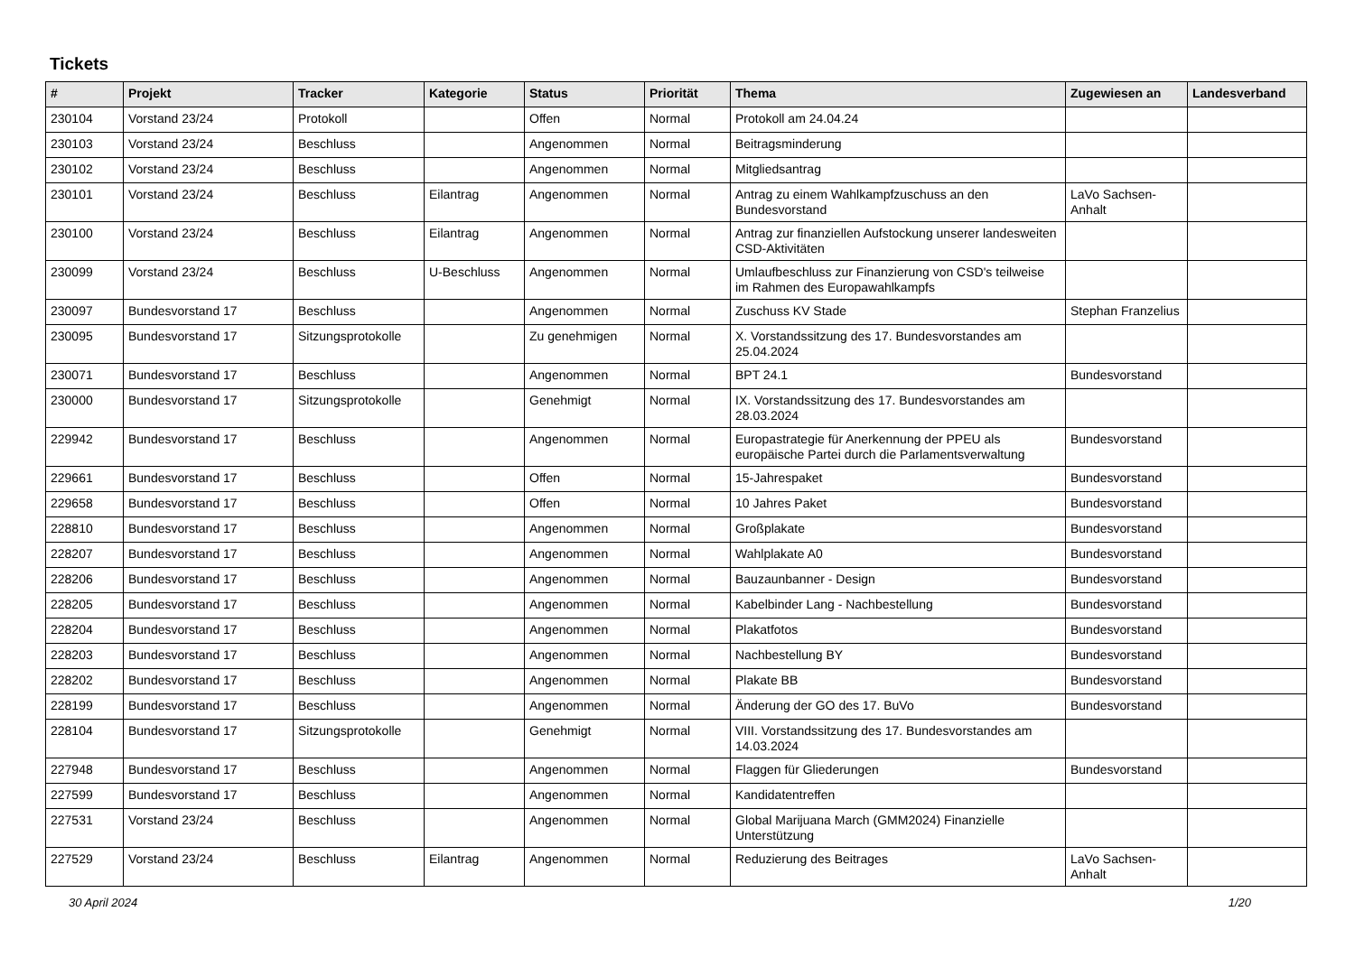Tickets
| # | Projekt | Tracker | Kategorie | Status | Priorität | Thema | Zugewiesen an | Landesverband |
| --- | --- | --- | --- | --- | --- | --- | --- | --- |
| 230104 | Vorstand 23/24 | Protokoll | | Offen | Normal | Protokoll am 24.04.24 | | |
| 230103 | Vorstand 23/24 | Beschluss | | Angenommen | Normal | Beitragsminderung | | |
| 230102 | Vorstand 23/24 | Beschluss | | Angenommen | Normal | Mitgliedsantrag | | |
| 230101 | Vorstand 23/24 | Beschluss | Eilantrag | Angenommen | Normal | Antrag zu einem Wahlkampfzuschuss an den Bundesvorstand | LaVo Sachsen-Anhalt | |
| 230100 | Vorstand 23/24 | Beschluss | Eilantrag | Angenommen | Normal | Antrag zur finanziellen Aufstockung unserer landesweiten CSD-Aktivitäten | | |
| 230099 | Vorstand 23/24 | Beschluss | U-Beschluss | Angenommen | Normal | Umlaufbeschluss zur Finanzierung von CSD's teilweise im Rahmen des Europawahlkampfs | | |
| 230097 | Bundesvorstand 17 | Beschluss | | Angenommen | Normal | Zuschuss KV Stade | Stephan Franzelius | |
| 230095 | Bundesvorstand 17 | Sitzungsprotokolle | | Zu genehmigen | Normal | X. Vorstandssitzung des 17. Bundesvorstandes am 25.04.2024 | | |
| 230071 | Bundesvorstand 17 | Beschluss | | Angenommen | Normal | BPT 24.1 | Bundesvorstand | |
| 230000 | Bundesvorstand 17 | Sitzungsprotokolle | | Genehmigt | Normal | IX. Vorstandssitzung des 17. Bundesvorstandes am 28.03.2024 | | |
| 229942 | Bundesvorstand 17 | Beschluss | | Angenommen | Normal | Europastrategie für Anerkennung der PPEU als europäische Partei durch die Parlamentsverwaltung | Bundesvorstand | |
| 229661 | Bundesvorstand 17 | Beschluss | | Offen | Normal | 15-Jahrespaket | Bundesvorstand | |
| 229658 | Bundesvorstand 17 | Beschluss | | Offen | Normal | 10 Jahres Paket | Bundesvorstand | |
| 228810 | Bundesvorstand 17 | Beschluss | | Angenommen | Normal | Großplakate | Bundesvorstand | |
| 228207 | Bundesvorstand 17 | Beschluss | | Angenommen | Normal | Wahlplakate A0 | Bundesvorstand | |
| 228206 | Bundesvorstand 17 | Beschluss | | Angenommen | Normal | Bauzaunbanner - Design | Bundesvorstand | |
| 228205 | Bundesvorstand 17 | Beschluss | | Angenommen | Normal | Kabelbinder Lang - Nachbestellung | Bundesvorstand | |
| 228204 | Bundesvorstand 17 | Beschluss | | Angenommen | Normal | Plakatfotos | Bundesvorstand | |
| 228203 | Bundesvorstand 17 | Beschluss | | Angenommen | Normal | Nachbestellung BY | Bundesvorstand | |
| 228202 | Bundesvorstand 17 | Beschluss | | Angenommen | Normal | Plakate BB | Bundesvorstand | |
| 228199 | Bundesvorstand 17 | Beschluss | | Angenommen | Normal | Änderung der GO des 17. BuVo | Bundesvorstand | |
| 228104 | Bundesvorstand 17 | Sitzungsprotokolle | | Genehmigt | Normal | VIII. Vorstandssitzung des 17. Bundesvorstandes am 14.03.2024 | | |
| 227948 | Bundesvorstand 17 | Beschluss | | Angenommen | Normal | Flaggen für Gliederungen | Bundesvorstand | |
| 227599 | Bundesvorstand 17 | Beschluss | | Angenommen | Normal | Kandidatentreffen | | |
| 227531 | Vorstand 23/24 | Beschluss | | Angenommen | Normal | Global Marijuana March (GMM2024) Finanzielle Unterstützung | | |
| 227529 | Vorstand 23/24 | Beschluss | Eilantrag | Angenommen | Normal | Reduzierung des Beitrages | LaVo Sachsen-Anhalt | |
30 April 2024 1/20